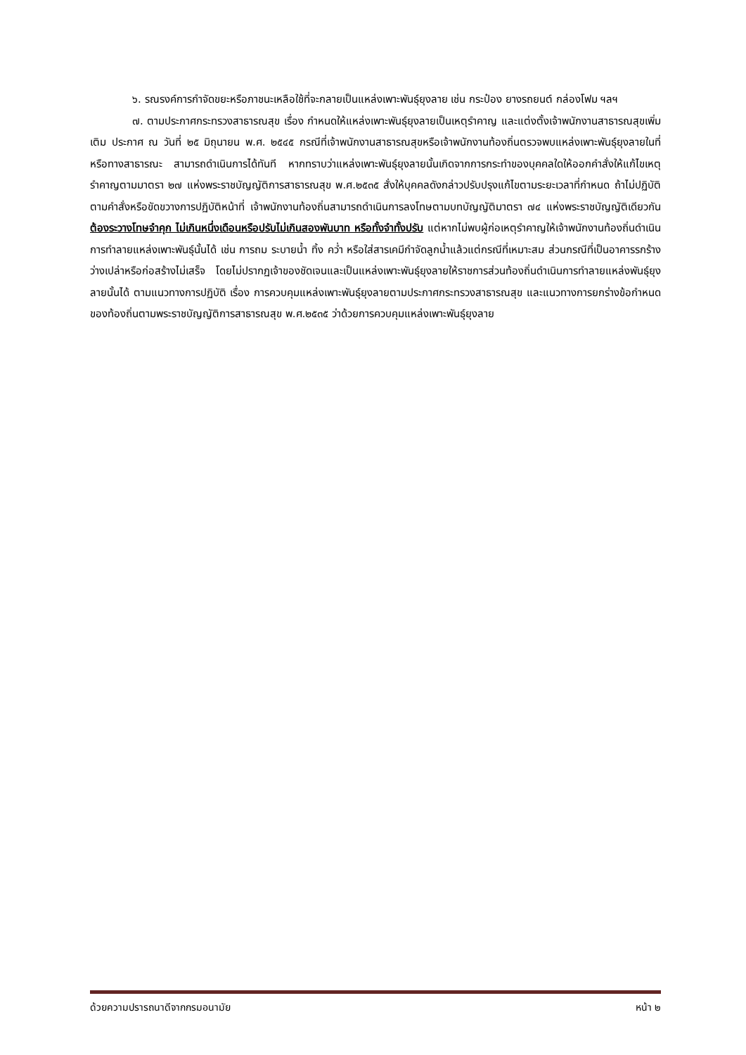๖. รณรงค์การกำจัดขยะหรือภาชนะเหลือใช้ที่จะกลายเป็นแหล่งเพาะพันธุ์ยุงลาย เช่น กระป๋อง ยางรถยนต์ กล่องโฟม ฯลฯ
๗. ตามประกาศกระทรวงสาธารณสุข เรื่อง กำหนดให้แหล่งเพาะพันธุ์ยุงลายเป็นเหตุรำคาญ และแต่งตั้งเจ้าพนักงานสาธารณสุขเพิ่มเติม ประกาศ ณ วันที่ ๒๕ มิถุนายน พ.ศ. ๒๕๔๕ กรณีที่เจ้าพนักงานสาธารณสุขหรือเจ้าพนักงานท้องถิ่นตรวจพบแหล่งเพาะพันธุ์ยุงลายในที่หรือทางสาธารณะ สามารถดำเนินการได้ทันที หากทราบว่าแหล่งเพาะพันธุ์ยุงลายนั้นเกิดจากการกระทำของบุคคลใดให้ออกคำสั่งให้แก้ไขเหตุรำคาญตามมาตรา ๒๗ แห่งพระราชบัญญัติการสาธารณสุข พ.ศ.๒๕๓๕ สั่งให้บุคคลดังกล่าวปรับปรุงแก้ไขตามระยะเวลาที่กำหนด ถ้าไม่ปฏิบัติตามคำสั่งหรือขัดขวางการปฏิบัติหน้าที่ เจ้าพนักงานท้องถิ่นสามารถดำเนินการลงโทษตามบทบัญญัติมาตรา ๗๔ แห่งพระราชบัญญัติเดียวกัน ต้องระวางโทษจำคุก ไม่เกินหนึ่งเดือนหรือปรับไม่เกินสองพันบาท หรือทั้งจำทั้งปรับ แต่หากไม่พบผู้ก่อเหตุรำคาญให้เจ้าพนักงานท้องถิ่นดำเนินการทำลายแหล่งเพาะพันธุ์นั้นได้ เช่น การถม ระบายน้ำ ทิ้ง คว่ำ หรือใส่สารเคมีกำจัดลูกน้ำแล้วแต่กรณีที่เหมาะสม ส่วนกรณีที่เป็นอาคารรกร้างว่างเปล่าหรือก่อสร้างไม่เสร็จ โดยไม่ปรากฏเจ้าของชัดเจนและเป็นแหล่งเพาะพันธุ์ยุงลายให้ราชการส่วนท้องถิ่นดำเนินการทำลายแหล่งพันธุ์ยุงลายนั้นได้ ตามแนวทางการปฏิบัติ เรื่อง การควบคุมแหล่งเพาะพันธุ์ยุงลายตามประกาศกระทรวงสาธารณสุข และแนวทางการยกร่างข้อกำหนดของท้องถิ่นตามพระราชบัญญัติการสาธารณสุข พ.ศ.๒๕๓๕ ว่าด้วยการควบคุมแหล่งเพาะพันธุ์ยุงลาย
ด้วยความปรารถนาดีจากกรมอนามัย หน้า ๒